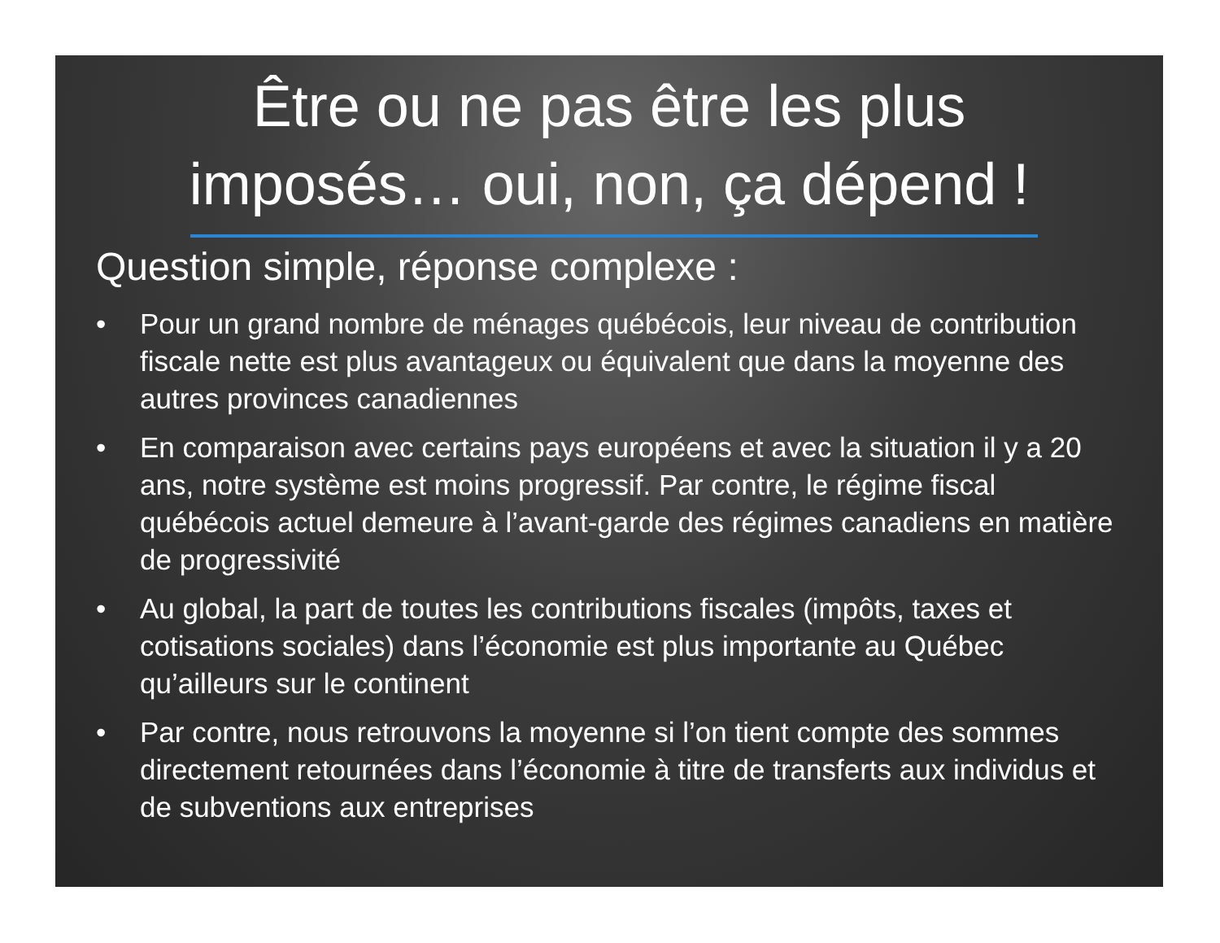Être ou ne pas être les plus
imposés… oui, non, ça dépend !
Question simple, réponse complexe :
• Pour un grand nombre de ménages québécois, leur niveau de contribution fiscale nette est plus avantageux ou équivalent que dans la moyenne des autres provinces canadiennes
• En comparaison avec certains pays européens et avec la situation il y a 20 ans, notre système est moins progressif. Par contre, le régime fiscal québécois actuel demeure à l’avant-garde des régimes canadiens en matière de progressivité
• Au global, la part de toutes les contributions fiscales (impôts, taxes et cotisations sociales) dans l’économie est plus importante au Québec qu’ailleurs sur le continent
• Par contre, nous retrouvons la moyenne si l’on tient compte des sommes directement retournées dans l’économie à titre de transferts aux individus et de subventions aux entreprises